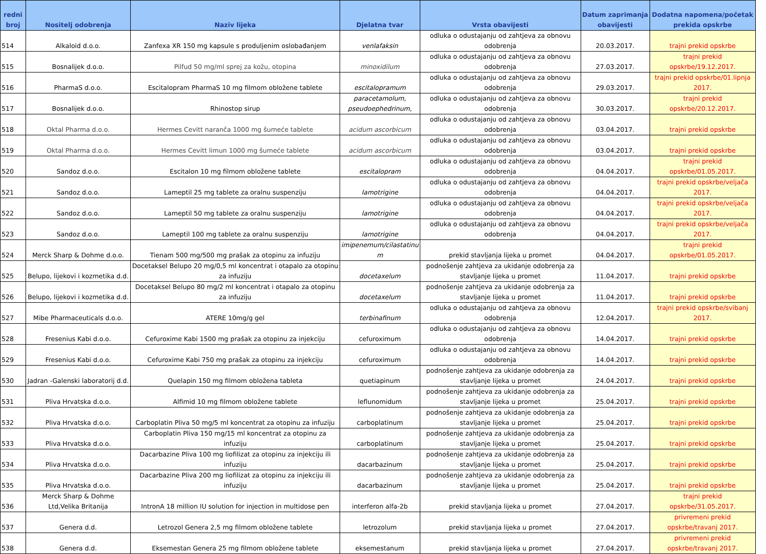| redni broj | Nositelj odobrenja | Naziv lijeka | Djelatna tvar | Vrsta obavijesti | Datum zaprimanja obavijesti | Dodatna napomena/početak prekida opskrbe |
| --- | --- | --- | --- | --- | --- | --- |
| 514 | Alkaloid d.o.o. | Zanfexa XR 150 mg kapsule s produljenim oslobađanjem | venlafaksin | odluka o odustajanju od zahtjeva za obnovu odobrenja | 20.03.2017. | trajni prekid opskrbe |
| 515 | Bosnalijek d.o.o. | Pilfud 50 mg/ml sprej za kožu, otopina | minoxidilum | odluka o odustajanju od zahtjeva za obnovu odobrenja | 27.03.2017. | trajni prekid opskrbe/19.12.2017. |
| 516 | PharmaS d.o.o. | Escitalopram PharmaS 10 mg filmom obložene tablete | escitalopramum | odluka o odustajanju od zahtjeva za obnovu odobrenja | 29.03.2017. | trajni prekid opskrbe/01.lipnja 2017. |
| 517 | Bosnalijek d.o.o. | Rhinostop sirup | paracetamolum, pseudoephedrinum, | odluka o odustajanju od zahtjeva za obnovu odobrenja | 30.03.2017. | trajni prekid opskrbe/20.12.2017. |
| 518 | Oktal Pharma d.o.o. | Hermes Cevitt naranča 1000 mg šumeće tablete | acidum ascorbicum | odluka o odustajanju od zahtjeva za obnovu odobrenja | 03.04.2017. | trajni prekid opskrbe |
| 519 | Oktal Pharma d.o.o. | Hermes Cevitt limun 1000 mg šumeće tablete | acidum ascorbicum | odluka o odustajanju od zahtjeva za obnovu odobrenja | 03.04.2017. | trajni prekid opskrbe |
| 520 | Sandoz d.o.o. | Escitalon 10 mg filmom obložene tablete | escitalopram | odluka o odustajanju od zahtjeva za obnovu odobrenja | 04.04.2017. | trajni prekid opskrbe/01.05.2017. |
| 521 | Sandoz d.o.o. | Lameptil 25 mg tablete za oralnu suspenziju | lamotrigine | odluka o odustajanju od zahtjeva za obnovu odobrenja | 04.04.2017. | trajni prekid opskrbe/veljača 2017. |
| 522 | Sandoz d.o.o. | Lameptil 50 mg tablete za oralnu suspenziju | lamotrigine | odluka o odustajanju od zahtjeva za obnovu odobrenja | 04.04.2017. | trajni prekid opskrbe/veljača 2017. |
| 523 | Sandoz d.o.o. | Lameptil 100 mg tablete za oralnu suspenziju | lamotrigine | odluka o odustajanju od zahtjeva za obnovu odobrenja | 04.04.2017. | trajni prekid opskrbe/veljača 2017. |
| 524 | Merck Sharp & Dohme d.o.o. | Tienam 500 mg/500 mg prašak za otopinu za infuziju | imipenemum/cilastatinu m | prekid stavljanja lijeka u promet | 04.04.2017. | trajni prekid opskrbe/01.05.2017. |
| 525 | Belupo, lijekovi i kozmetika d.d. | Docetaksel Belupo 20 mg/0,5 ml koncentrat i otapalo za otopinu za infuziju | docetaxelum | podnošenje zahtjeva za ukidanje odobrenja za stavljanje lijeka u promet | 11.04.2017. | trajni prekid opskrbe |
| 526 | Belupo, lijekovi i kozmetika d.d. | Docetaksel Belupo 80 mg/2 ml koncentrat i otapalo za otopinu za infuziju | docetaxelum | podnošenje zahtjeva za ukidanje odobrenja za stavljanje lijeka u promet | 11.04.2017. | trajni prekid opskrbe |
| 527 | Mibe Pharmaceuticals d.o.o. | ATERE 10mg/g gel | terbinafinum | odluka o odustajanju od zahtjeva za obnovu odobrenja | 12.04.2017. | trajni prekid opskrbe/svibanj 2017. |
| 528 | Fresenius Kabi d.o.o. | Cefuroxime Kabi 1500 mg prašak za otopinu za injekciju | cefuroximum | odluka o odustajanju od zahtjeva za obnovu odobrenja | 14.04.2017. | trajni prekid opskrbe |
| 529 | Fresenius Kabi d.o.o. | Cefuroxime Kabi 750 mg prašak za otopinu za injekciju | cefuroximum | odluka o odustajanju od zahtjeva za obnovu odobrenja | 14.04.2017. | trajni prekid opskrbe |
| 530 | Jadran -Galenski laboratorij d.d. | Quelapin 150 mg filmom obložena tableta | quetiapinum | podnošenje zahtjeva za ukidanje odobrenja za stavljanje lijeka u promet | 24.04.2017. | trajni prekid opskrbe |
| 531 | Pliva Hrvatska d.o.o. | Alfimid 10 mg filmom obložene tablete | leflunomidum | podnošenje zahtjeva za ukidanje odobrenja za stavljanje lijeka u promet | 25.04.2017. | trajni prekid opskrbe |
| 532 | Pliva Hrvatska d.o.o. | Carboplatin Pliva 50 mg/5 ml koncentrat za otopinu za infuziju | carboplatinum | podnošenje zahtjeva za ukidanje odobrenja za stavljanje lijeka u promet | 25.04.2017. | trajni prekid opskrbe |
| 533 | Pliva Hrvatska d.o.o. | Carboplatin Pliva 150 mg/15 ml koncentrat za otopinu za infuziju | carboplatinum | podnošenje zahtjeva za ukidanje odobrenja za stavljanje lijeka u promet | 25.04.2017. | trajni prekid opskrbe |
| 534 | Pliva Hrvatska d.o.o. | Dacarbazine Pliva 100 mg liofilizat za otopinu za injekciju ili infuziju | dacarbazinum | podnošenje zahtjeva za ukidanje odobrenja za stavljanje lijeka u promet | 25.04.2017. | trajni prekid opskrbe |
| 535 | Pliva Hrvatska d.o.o. | Dacarbazine Pliva 200 mg liofilizat za otopinu za injekciju ili infuziju | dacarbazinum | podnošenje zahtjeva za ukidanje odobrenja za stavljanje lijeka u promet | 25.04.2017. | trajni prekid opskrbe |
| 536 | Merck Sharp & Dohme Ltd,Velika Britanija | IntronA 18 million IU solution for injection in multidose pen | interferon alfa-2b | prekid stavljanja lijeka u promet | 27.04.2017. | trajni prekid opskrbe/31.05.2017. |
| 537 | Genera d.d. | Letrozol Genera 2,5 mg filmom obložene tablete | letrozolum | prekid stavljanja lijeka u promet | 27.04.2017. | privremeni prekid opskrbe/travanj 2017. |
| 538 | Genera d.d. | Eksemestan Genera 25 mg filmom obložene tablete | eksemestanum | prekid stavljanja lijeka u promet | 27.04.2017. | privremeni prekid opskrbe/travanj 2017. |